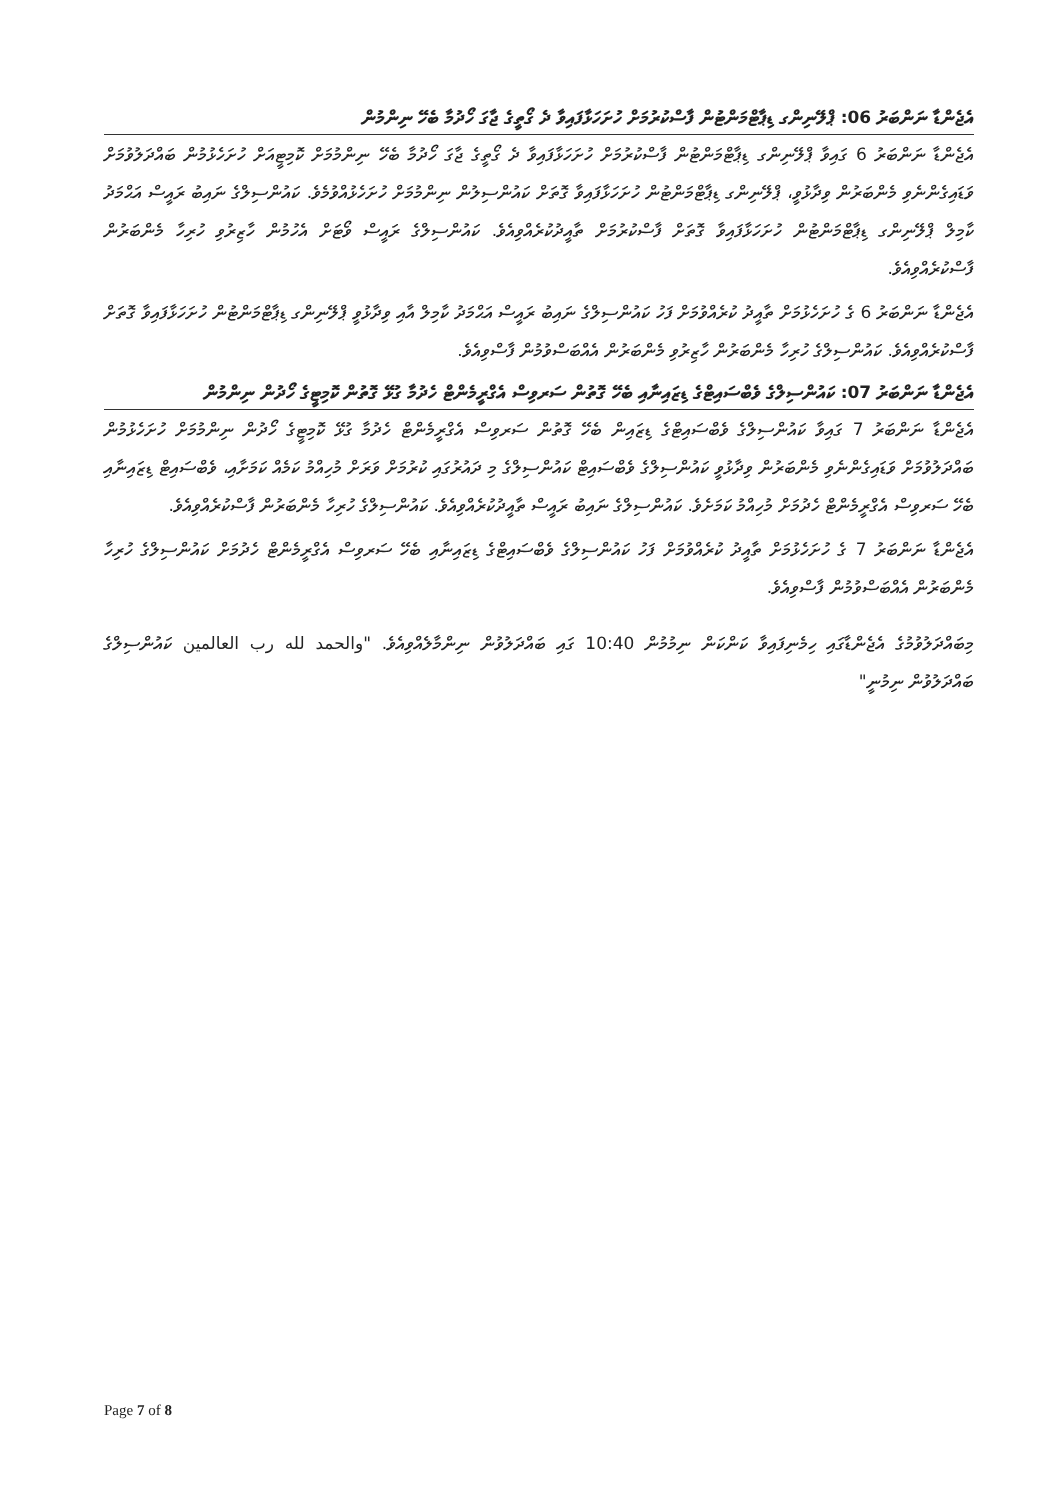އެޖެންޑާ ނަންބަރު 06: ޕްލޭނިންގ ޑިޕާޓްމަންޓުން ފާސްކުރުމަށް ހުށަހަޅާފައިވާ ދެ ގޯތީގެ ޖާގަ ހޯދުމާ ބެހޭ ނިންމުން
އެޖެންޑާ ނަންބަރު 6 ގައިވާ ޕްލޭނިންގ ޑިޕާޓްމަންޓުން ފާސްކުރުމަށް ހުށަހަޅާފައިވާ ދެ ގޯތީގެ ޖާގަ ހޯދުމާ ބެހޭ ނިންމުމަށް ކޮމިޓީއަށް ހުށަހެޅުމުން ބައްދަލުވުމަށް ވަޑައިގެންނެވި މެންބަރުން ވިދާޅުވީ، ޕްލޭނިންގ ޑިޕާޓްމަންޓުން ހުށަހަޅާފައިވާ ގޮތަށް ކައުންސިލުން ނިންމުމަށް ހުށަހެޅުއްވުމެވެ. ކައުންސިލްގެ ނައިބު ރައީސް އަޙްމަދު ކާމިލް ޕްލޭނިންގ ޑިޕާޓްމަންޓުން ހުށަހަޅާފައިވާ ގޮތަށް ފާސްކުރުމަށް ތާއީދުކުރެއްވިއެވެ. ކައުންސިލްގެ ރައީސް ވޯޓަށް އެހުމުން ހާޒިރުވި ހުރިހާ މެންބަރުން ފާސްކުރެއްވިއެވެ.
އެޖެންޑާ ނަންބަރު 6 ގެ ހުށަހެޅުމަށް ތާއީދު ކުރެއްވުމަށް ފަހު ކައުންސިލްގެ ނައިބު ރައީސް އަޙްމަދު ކާމިލް އާއި ވިދާޅުވީ ޕްލޭނިންގ ޑިޕާޓްމަންޓުން ހުށަހަޅާފައިވާ ގޮތަށް ފާސްކުރެއްވިއެވެ. ކައުންސިލްގެ ހުރިހާ މެންބަރުން ހާޒިރުވި މެންބަރުން އެއްބަސްވުމުން ފާސްވިއެވެ.
އެޖެންޑާ ނަންބަރު 07: ކައުންސިލްގެ ވެބްސައިޓްގެ ޑިޒައިނާއި ބެހޭ ގޮތުން ސަރވިސް އެގްރީމެންޓް ހެދުމާ ގުޅޭ ގޮތުން ކޮމިޓީގެ ހޯދުން ނިންމުން
އެޖެންޑާ ނަންބަރު 7 ގައިވާ ކައުންސިލްގެ ވެބްސައިޓްގެ ޑިޒައިން ބެހޭ ގޮތުން ސަރވިސް އެގްރީމެންޓް ހެދުމާ ގުޅޭ ކޮމިޓީގެ ހޯދުން ނިންމުމަށް ހުށަހެޅުމުން ބައްދަލުވުމަށް ވަޑައިގެންނެވި މެންބަރުން ވިދާޅުވީ ކައުންސިލްގެ ވެބްސައިޓް ކައުންސިލްގެ މި ދައުރުގައި ކުރުމަށް ވަރަށް މުހިއްމު ކަމެއް ކަމަށާއި، ވެބްސައިޓް ޑިޒައިނާއި ބެހޭ ސަރވިސް އެގްރީމެންޓް ހެދުމަށް މުހިއްމު ކަމަށެވެ. ކައުންސިލްގެ ނައިބު ރައީސް ތާއީދުކުރެއްވިއެވެ. ކައުންސިލްގެ ހުރިހާ މެންބަރުން ފާސްކުރެއްވިއެވެ.
އެޖެންޑާ ނަންބަރު 7 ގެ ހުށަހެޅުމަށް ތާއީދު ކުރެއްވުމަށް ފަހު ކައުންސިލްގެ ވެބްސައިޓްގެ ޑިޒައިނާއި ބެހޭ ސަރވިސް އެގްރީމެންޓް ހެދުމަށް ކައުންސިލްގެ ހުރިހާ މެންބަރުން އެއްބަސްވުމުން ފާސްވިއެވެ.
މިބައްދަލުވުމުގެ އެޖެންޑާގައި ހިމެނިފައިވާ ކަންކަން ނިމުމުން 10:40 ގައި ބައްދަލުވުން ނިންމާލެއްވިއެވެ. "والحمد لله رب العالمين ކައުންސިލްގެ ބައްދަލުވުން ނިމުނީ"
Page 7 of 8